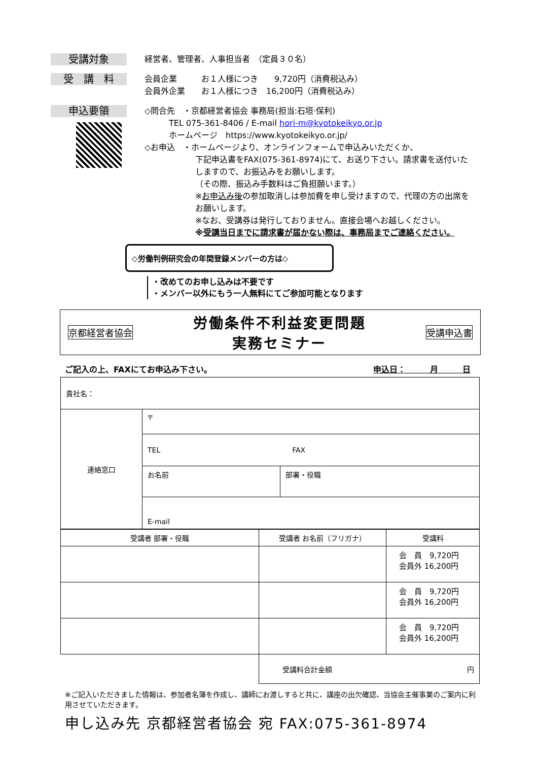受講対象
経営者、管理者、人事担当者　（定員３０名）
受　講　料
会員企業　　　お１人様につき　　9,720円（消費税込み）
会員外企業　　お１人様につき　16,200円（消費税込み）
申込要領
◇問合先　・京都経営者協会 事務局(担当:石垣·保利)
　　　TEL 075-361-8406 / E-mail hori-m@kyotokeikyo.or.jp
　　　ホームページ　https://www.kyotokeikyo.or.jp/
◇お申込　・ホームページより、オンラインフォームで申込みいただくか、
下記申込書をFAX(075-361-8974)にて、お送り下さい。請求書を送付いたしますので、お振込みをお願いします。
（その際、振込み手数料はご負担願います。）
※お申込み後の参加取消しは参加費を申し受けますので、代理の方の出席をお願いします。
※なお、受講券は発行しておりません。直接会場へお越しください。
※受講当日までに請求書が届かない際は、事務局までご連絡ください。
◇労働判例研究会の年間登録メンバーの方は◇
・改めてのお申し込みは不要です
・メンバー以外にもう一人無料にてご参加可能となります
京都経営者協会 労働条件不利益変更問題
実務セミナー 受講申込書
ご記入の上、FAXにてお申込み下さい。 申込日：　　　月　　　日
| 貴社名： | | |
| 連絡窓口 | 〒 | |
| | TEL FAX | |
| | お名前 | 部署・役職 |
| | E-mail | |
| 受講者 部署・役職 | 受講者 お名前（フリガナ） | 受講料 |
| --- | --- | --- |
| | | 会 員 9,720円 会員外 16,200円 |
| | | 会 員 9,720円 会員外 16,200円 |
| | | 会 員 9,720円 会員外 16,200円 |
| | 受講料合計金額 円 | |
※ご記入いただきました情報は、参加者名簿を作成し、講師にお渡しすると共に、講座の出欠確認、当協会主催事業のご案内に利用させていただきます。
申し込み先 京都経営者協会 宛 FAX:075-361-8974